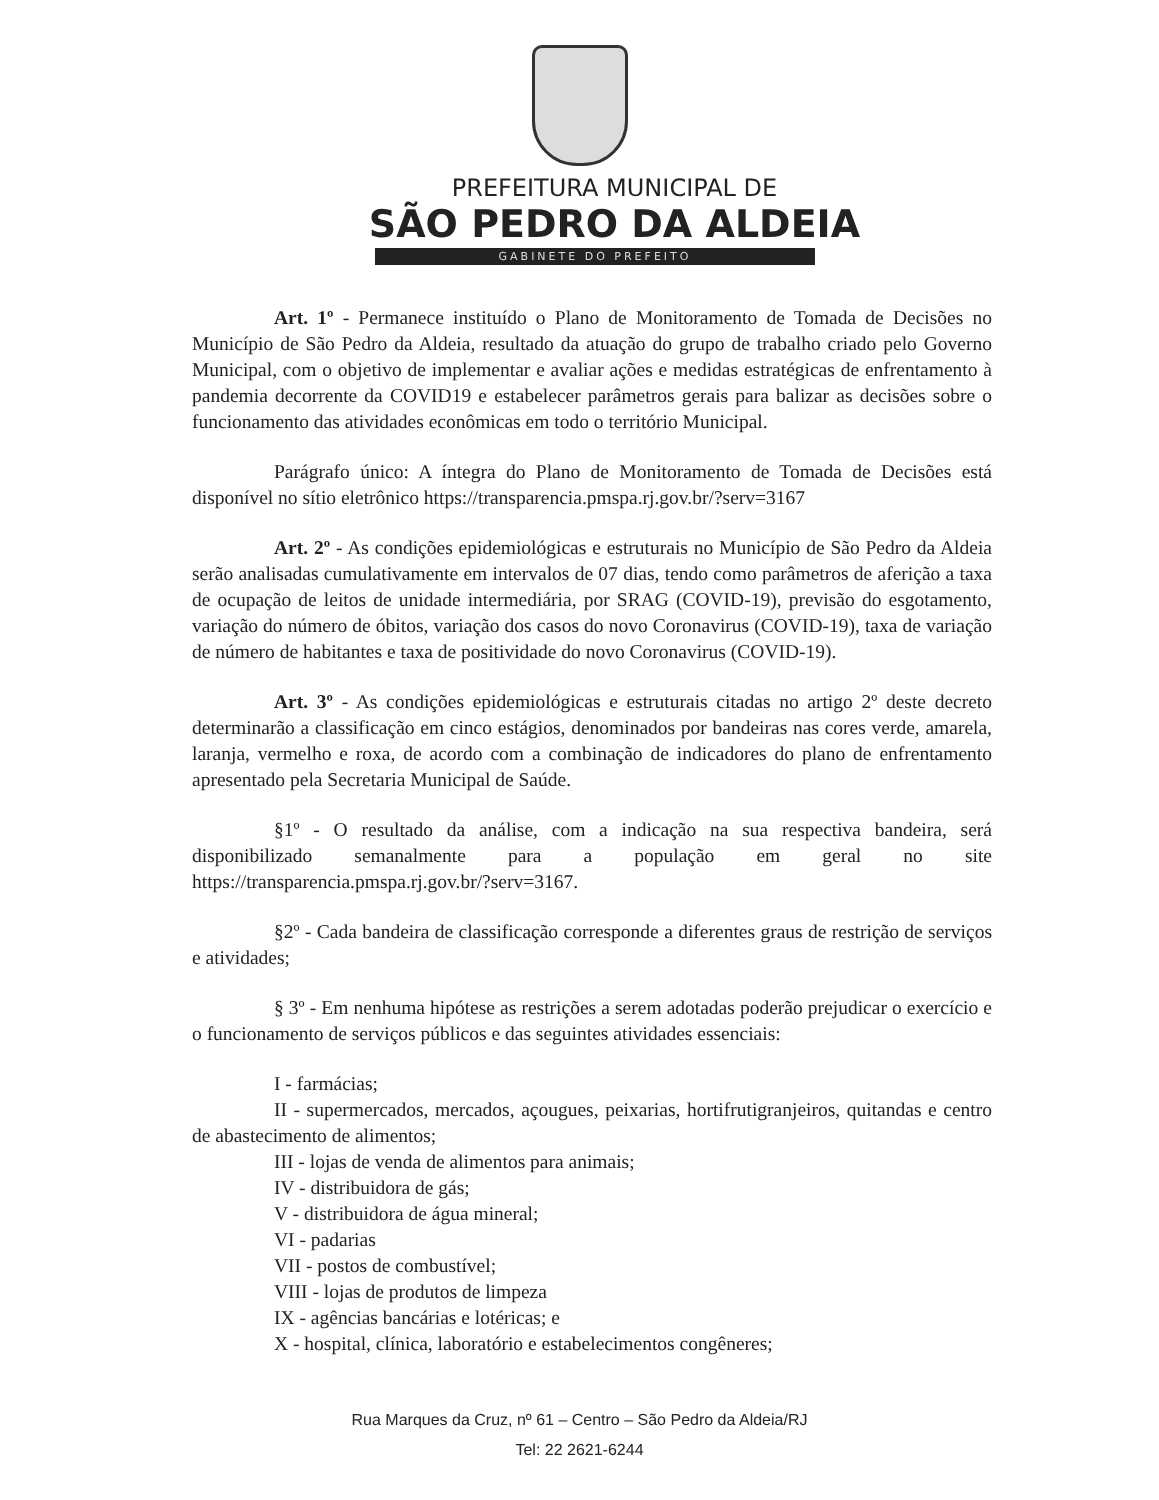PREFEITURA MUNICIPAL DE
SÃO PEDRO DA ALDEIA
GABINETE DO PREFEITO
Art. 1º - Permanece instituído o Plano de Monitoramento de Tomada de Decisões no Município de São Pedro da Aldeia, resultado da atuação do grupo de trabalho criado pelo Governo Municipal, com o objetivo de implementar e avaliar ações e medidas estratégicas de enfrentamento à pandemia decorrente da COVID19 e estabelecer parâmetros gerais para balizar as decisões sobre o funcionamento das atividades econômicas em todo o território Municipal.
Parágrafo único: A íntegra do Plano de Monitoramento de Tomada de Decisões está disponível no sítio eletrônico https://transparencia.pmspa.rj.gov.br/?serv=3167
Art. 2º - As condições epidemiológicas e estruturais no Município de São Pedro da Aldeia serão analisadas cumulativamente em intervalos de 07 dias, tendo como parâmetros de aferição a taxa de ocupação de leitos de unidade intermediária, por SRAG (COVID-19), previsão do esgotamento, variação do número de óbitos, variação dos casos do novo Coronavirus (COVID-19), taxa de variação de número de habitantes e taxa de positividade do novo Coronavirus (COVID-19).
Art. 3º - As condições epidemiológicas e estruturais citadas no artigo 2º deste decreto determinarão a classificação em cinco estágios, denominados por bandeiras nas cores verde, amarela, laranja, vermelho e roxa, de acordo com a combinação de indicadores do plano de enfrentamento apresentado pela Secretaria Municipal de Saúde.
§1º - O resultado da análise, com a indicação na sua respectiva bandeira, será disponibilizado semanalmente para a população em geral no site https://transparencia.pmspa.rj.gov.br/?serv=3167.
§2º - Cada bandeira de classificação corresponde a diferentes graus de restrição de serviços e atividades;
§ 3º - Em nenhuma hipótese as restrições a serem adotadas poderão prejudicar o exercício e o funcionamento de serviços públicos e das seguintes atividades essenciais:
I - farmácias;
II - supermercados, mercados, açougues, peixarias, hortifrutigranjeiros, quitandas e centro de abastecimento de alimentos;
III - lojas de venda de alimentos para animais;
IV - distribuidora de gás;
V - distribuidora de água mineral;
VI - padarias
VII - postos de combustível;
VIII - lojas de produtos de limpeza
IX - agências bancárias e lotéricas; e
X - hospital, clínica, laboratório e estabelecimentos congêneres;
Rua Marques da Cruz, nº 61 – Centro – São Pedro da Aldeia/RJ
Tel: 22 2621-6244